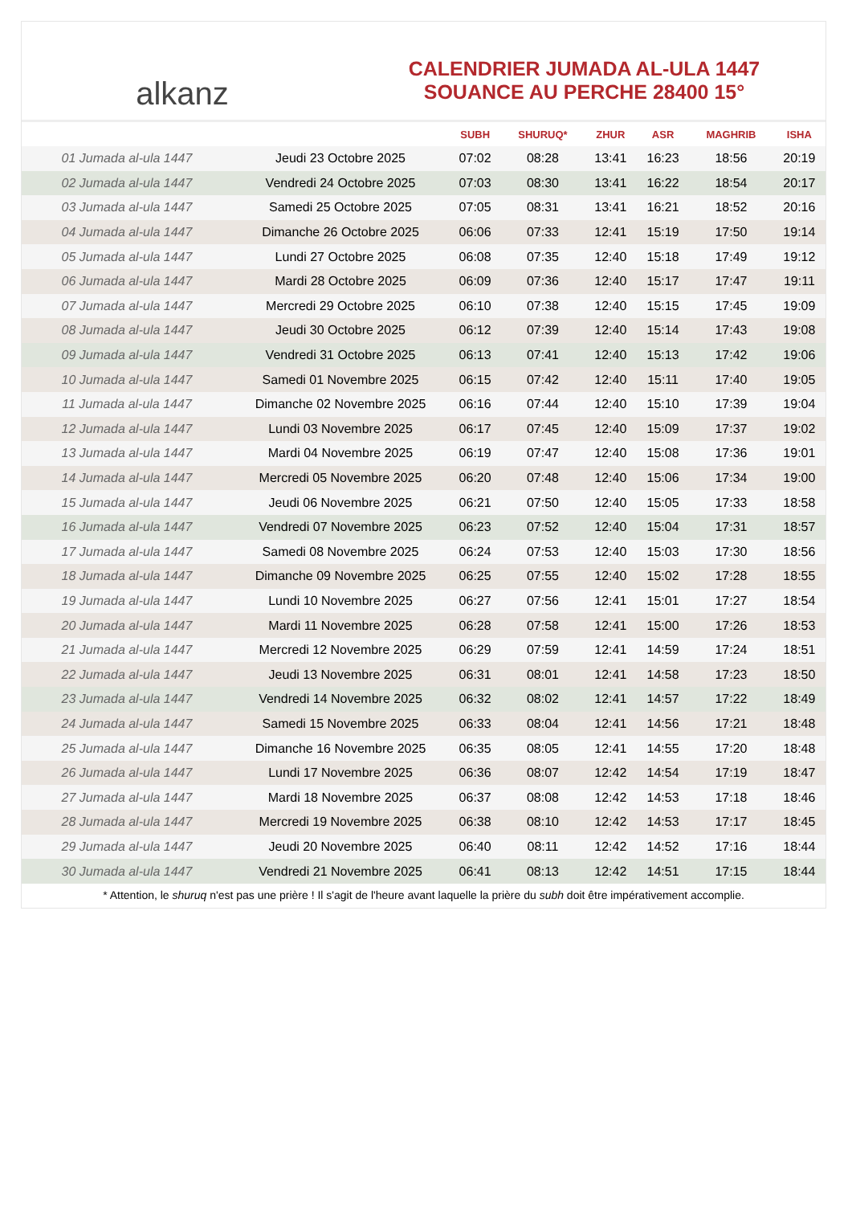alkanz
CALENDRIER JUMADA AL-ULA 1447
SOUANCE AU PERCHE 28400 15°
| | | SUBH | SHURUQ* | ZHUR | ASR | MAGHRIB | ISHA |
| --- | --- | --- | --- | --- | --- | --- | --- |
| 01 Jumada al-ula 1447 | Jeudi 23 Octobre 2025 | 07:02 | 08:28 | 13:41 | 16:23 | 18:56 | 20:19 |
| 02 Jumada al-ula 1447 | Vendredi 24 Octobre 2025 | 07:03 | 08:30 | 13:41 | 16:22 | 18:54 | 20:17 |
| 03 Jumada al-ula 1447 | Samedi 25 Octobre 2025 | 07:05 | 08:31 | 13:41 | 16:21 | 18:52 | 20:16 |
| 04 Jumada al-ula 1447 | Dimanche 26 Octobre 2025 | 06:06 | 07:33 | 12:41 | 15:19 | 17:50 | 19:14 |
| 05 Jumada al-ula 1447 | Lundi 27 Octobre 2025 | 06:08 | 07:35 | 12:40 | 15:18 | 17:49 | 19:12 |
| 06 Jumada al-ula 1447 | Mardi 28 Octobre 2025 | 06:09 | 07:36 | 12:40 | 15:17 | 17:47 | 19:11 |
| 07 Jumada al-ula 1447 | Mercredi 29 Octobre 2025 | 06:10 | 07:38 | 12:40 | 15:15 | 17:45 | 19:09 |
| 08 Jumada al-ula 1447 | Jeudi 30 Octobre 2025 | 06:12 | 07:39 | 12:40 | 15:14 | 17:43 | 19:08 |
| 09 Jumada al-ula 1447 | Vendredi 31 Octobre 2025 | 06:13 | 07:41 | 12:40 | 15:13 | 17:42 | 19:06 |
| 10 Jumada al-ula 1447 | Samedi 01 Novembre 2025 | 06:15 | 07:42 | 12:40 | 15:11 | 17:40 | 19:05 |
| 11 Jumada al-ula 1447 | Dimanche 02 Novembre 2025 | 06:16 | 07:44 | 12:40 | 15:10 | 17:39 | 19:04 |
| 12 Jumada al-ula 1447 | Lundi 03 Novembre 2025 | 06:17 | 07:45 | 12:40 | 15:09 | 17:37 | 19:02 |
| 13 Jumada al-ula 1447 | Mardi 04 Novembre 2025 | 06:19 | 07:47 | 12:40 | 15:08 | 17:36 | 19:01 |
| 14 Jumada al-ula 1447 | Mercredi 05 Novembre 2025 | 06:20 | 07:48 | 12:40 | 15:06 | 17:34 | 19:00 |
| 15 Jumada al-ula 1447 | Jeudi 06 Novembre 2025 | 06:21 | 07:50 | 12:40 | 15:05 | 17:33 | 18:58 |
| 16 Jumada al-ula 1447 | Vendredi 07 Novembre 2025 | 06:23 | 07:52 | 12:40 | 15:04 | 17:31 | 18:57 |
| 17 Jumada al-ula 1447 | Samedi 08 Novembre 2025 | 06:24 | 07:53 | 12:40 | 15:03 | 17:30 | 18:56 |
| 18 Jumada al-ula 1447 | Dimanche 09 Novembre 2025 | 06:25 | 07:55 | 12:40 | 15:02 | 17:28 | 18:55 |
| 19 Jumada al-ula 1447 | Lundi 10 Novembre 2025 | 06:27 | 07:56 | 12:41 | 15:01 | 17:27 | 18:54 |
| 20 Jumada al-ula 1447 | Mardi 11 Novembre 2025 | 06:28 | 07:58 | 12:41 | 15:00 | 17:26 | 18:53 |
| 21 Jumada al-ula 1447 | Mercredi 12 Novembre 2025 | 06:29 | 07:59 | 12:41 | 14:59 | 17:24 | 18:51 |
| 22 Jumada al-ula 1447 | Jeudi 13 Novembre 2025 | 06:31 | 08:01 | 12:41 | 14:58 | 17:23 | 18:50 |
| 23 Jumada al-ula 1447 | Vendredi 14 Novembre 2025 | 06:32 | 08:02 | 12:41 | 14:57 | 17:22 | 18:49 |
| 24 Jumada al-ula 1447 | Samedi 15 Novembre 2025 | 06:33 | 08:04 | 12:41 | 14:56 | 17:21 | 18:48 |
| 25 Jumada al-ula 1447 | Dimanche 16 Novembre 2025 | 06:35 | 08:05 | 12:41 | 14:55 | 17:20 | 18:48 |
| 26 Jumada al-ula 1447 | Lundi 17 Novembre 2025 | 06:36 | 08:07 | 12:42 | 14:54 | 17:19 | 18:47 |
| 27 Jumada al-ula 1447 | Mardi 18 Novembre 2025 | 06:37 | 08:08 | 12:42 | 14:53 | 17:18 | 18:46 |
| 28 Jumada al-ula 1447 | Mercredi 19 Novembre 2025 | 06:38 | 08:10 | 12:42 | 14:53 | 17:17 | 18:45 |
| 29 Jumada al-ula 1447 | Jeudi 20 Novembre 2025 | 06:40 | 08:11 | 12:42 | 14:52 | 17:16 | 18:44 |
| 30 Jumada al-ula 1447 | Vendredi 21 Novembre 2025 | 06:41 | 08:13 | 12:42 | 14:51 | 17:15 | 18:44 |
* Attention, le shuruq n'est pas une prière ! Il s'agit de l'heure avant laquelle la prière du subh doit être impérativement accomplie.